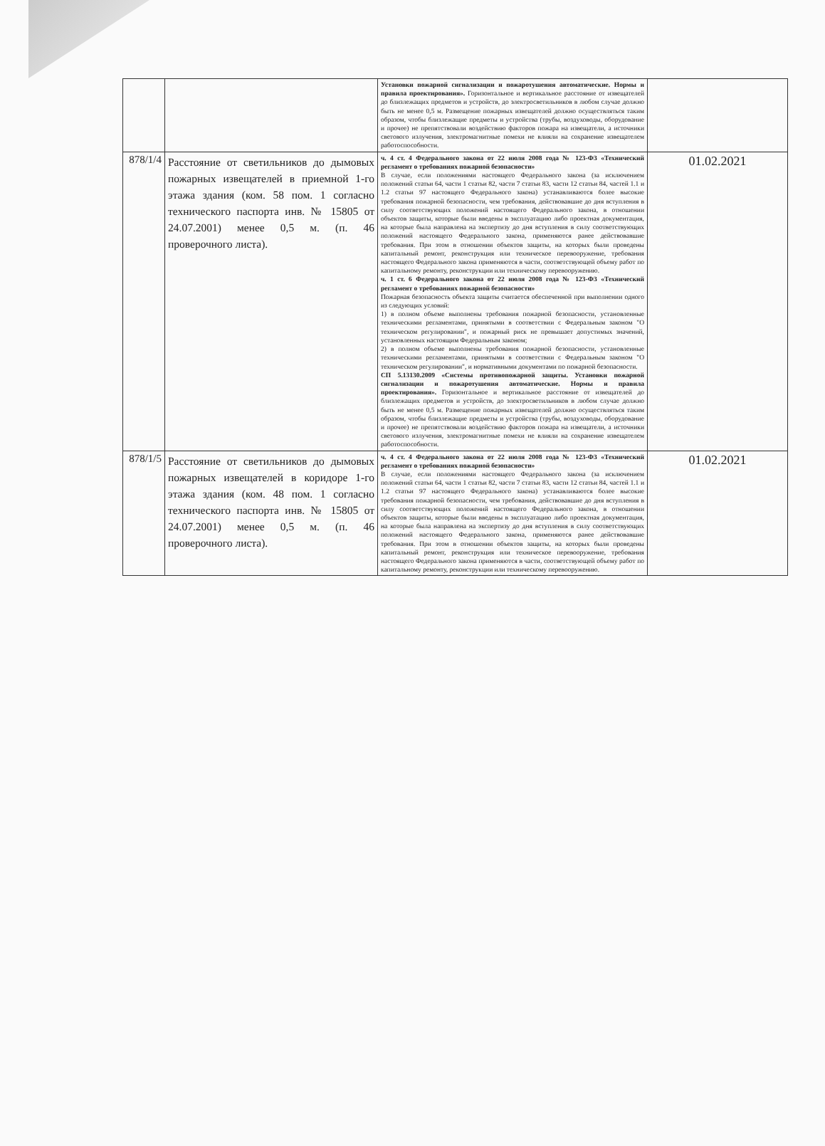| | | Установки пожарной сигнализации и пожаротушения автоматические. Нормы и правила проектирования». Горизонтальное и вертикальное расстояние от извещателей до близлежащих предметов и устройств, до электросветильников в любом случае должно быть не менее 0,5 м. Размещение пожарных извещателей должно осуществляться таким образом, чтобы близлежащие предметы и устройства (трубы, воздуховоды, оборудование и прочее) не препятствовали воздействию факторов пожара на извещатели, а источники светового излучения, электромагнитные помехи не влияли на сохранение извещателем работоспособности. | |
| 878/1/4 | Расстояние от светильников до дымовых пожарных извещателей в приемной 1-го этажа здания (ком. 58 пом. 1 согласно технического паспорта инв. № 15805 от 24.07.2001) менее 0,5 м. (п. 46 проверочного листа). | ч. 4 ст. 4 Федерального закона от 22 июля 2008 года № 123-ФЗ «Технический регламент о требованиях пожарной безопасности» В случае, если положениями настоящего Федерального закона (за исключением положений статьи 64, части 1 статьи 82, части 7 статьи 83, части 12 статьи 84, частей 1.1 и 1.2 статьи 97 настоящего Федерального закона) устанавливаются более высокие требования пожарной безопасности, чем требования, действовавшие до дня вступления в силу соответствующих положений настоящего Федерального закона, в отношении объектов защиты, которые были введены в эксплуатацию либо проектная документация, на которые была направлена на экспертизу до дня вступления в силу соответствующих положений настоящего Федерального закона, применяются ранее действовавшие требования. При этом в отношении объектов защиты, на которых были проведены капитальный ремонт, реконструкция или техническое перевооружение, требования настоящего Федерального закона применяются в части, соответствующей объему работ по капитальному ремонту, реконструкции или техническому перевооружению. ч. 1 ст. 6 Федерального закона от 22 июля 2008 года № 123-ФЗ «Технический регламент о требованиях пожарной безопасности» Пожарная безопасность объекта защиты считается обеспеченной при выполнении одного из следующих условий: 1) в полном объеме выполнены требования пожарной безопасности, установленные техническими регламентами, принятыми в соответствии с Федеральным законом "О техническом регулировании", и пожарный риск не превышает допустимых значений, установленных настоящим Федеральным законом; 2) в полном объеме выполнены требования пожарной безопасности, установленные техническими регламентами, принятыми в соответствии с Федеральным законом "О техническом регулировании", и нормативными документами по пожарной безопасности. СП 5.13130.2009 «Системы противопожарной защиты. Установки пожарной сигнализации и пожаротушения автоматические. Нормы и правила проектирования». Горизонтальное и вертикальное расстояние от извещателей до близлежащих предметов и устройств, до электросветильников в любом случае должно быть не менее 0,5 м. Размещение пожарных извещателей должно осуществляться таким образом, чтобы близлежащие предметы и устройства (трубы, воздуховоды, оборудование и прочее) не препятствовали воздействию факторов пожара на извещатели, а источники светового излучения, электромагнитные помехи не влияли на сохранение извещателем работоспособности. | 01.02.2021 |
| 878/1/5 | Расстояние от светильников до дымовых пожарных извещателей в коридоре 1-го этажа здания (ком. 48 пом. 1 согласно технического паспорта инв. № 15805 от 24.07.2001) менее 0,5 м. (п. 46 проверочного листа). | ч. 4 ст. 4 Федерального закона от 22 июля 2008 года № 123-ФЗ «Технический регламент о требованиях пожарной безопасности» В случае, если положениями настоящего Федерального закона (за исключением положений статьи 64, части 1 статьи 82, части 7 статьи 83, части 12 статьи 84, частей 1.1 и 1.2 статьи 97 настоящего Федерального закона) устанавливаются более высокие требования пожарной безопасности, чем требования, действовавшие до дня вступления в силу соответствующих положений настоящего Федерального закона, в отношении объектов защиты, которые были введены в эксплуатацию либо проектная документация, на которые была направлена на экспертизу до дня вступления в силу соответствующих положений настоящего Федерального закона, применяются ранее действовавшие требования. При этом в отношении объектов защиты, на которых были проведены капитальный ремонт, реконструкция или техническое перевооружение, требования настоящего Федерального закона применяются в части, соответствующей объему работ по капитальному ремонту, реконструкции или техническому перевооружению. | 01.02.2021 |